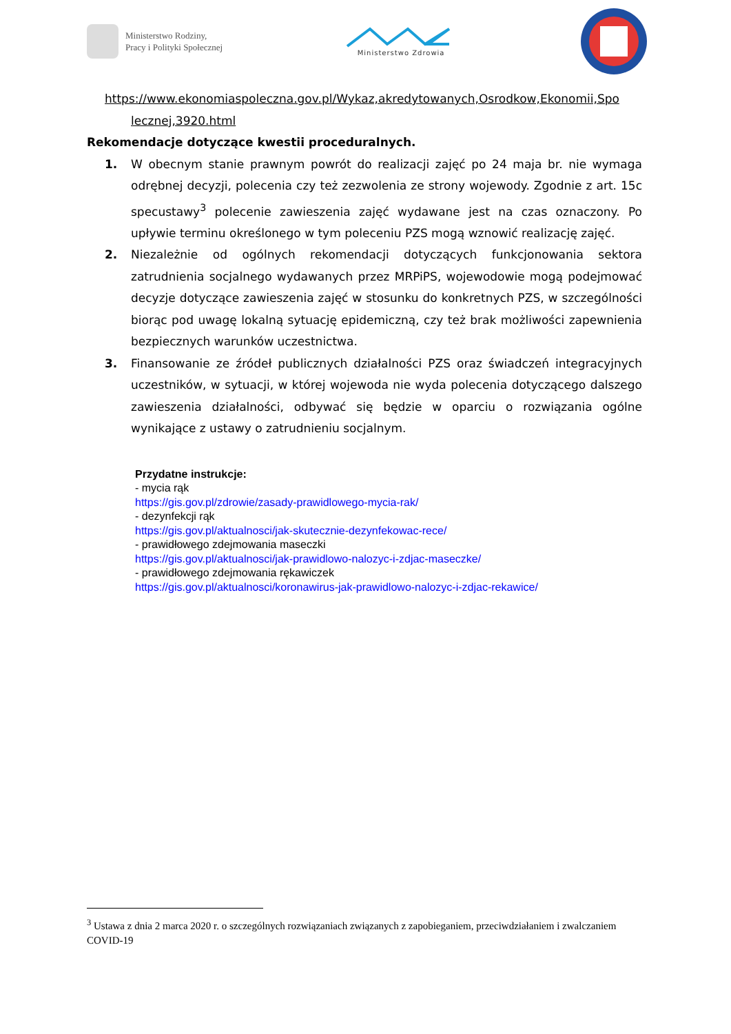Ministerstwo Rodziny,
Pracy i Polityki Społecznej
Ministerstwo Zdrowia
https://www.ekonomiaspoleczna.gov.pl/Wykaz,akredytowanych,Osrodkow,Ekonomii,Spo
lecznej,3920.html
Rekomendacje dotyczące kwestii proceduralnych.
1. W obecnym stanie prawnym powrót do realizacji zajęć po 24 maja br. nie wymaga odrębnej decyzji, polecenia czy też zezwolenia ze strony wojewody. Zgodnie z art. 15c specustawy<sup>3</sup> polecenie zawieszenia zajęć wydawane jest na czas oznaczony. Po upływie terminu określonego w tym poleceniu PZS mogą wznowić realizację zajęć.
2. Niezależnie od ogólnych rekomendacji dotyczących funkcjonowania sektora zatrudnienia socjalnego wydawanych przez MRPiPS, wojewodowie mogą podejmować decyzje dotyczące zawieszenia zajęć w stosunku do konkretnych PZS, w szczególności biorąc pod uwagę lokalną sytuację epidemiczną, czy też brak możliwości zapewnienia bezpiecznych warunków uczestnictwa.
3. Finansowanie ze źródeł publicznych działalności PZS oraz świadczeń integracyjnych uczestników, w sytuacji, w której wojewoda nie wyda polecenia dotyczącego dalszego zawieszenia działalności, odbywać się będzie w oparciu o rozwiązania ogólne wynikające z ustawy o zatrudnieniu socjalnym.
Przydatne instrukcje:
- mycia rąk
https://gis.gov.pl/zdrowie/zasady-prawidlowego-mycia-rak/
- dezynfekcji rąk
https://gis.gov.pl/aktualnosci/jak-skutecznie-dezynfekowac-rece/
- prawidłowego zdejmowania maseczki
https://gis.gov.pl/aktualnosci/jak-prawidlowo-nalozyc-i-zdjac-maseczke/
- prawidłowego zdejmowania rękawiczek
https://gis.gov.pl/aktualnosci/koronawirus-jak-prawidlowo-nalozyc-i-zdjac-rekawice/
<sup>3</sup> Ustawa z dnia 2 marca 2020 r. o szczególnych rozwiązaniach związanych z zapobieganiem, przeciwdziałaniem i zwalczaniem COVID-19